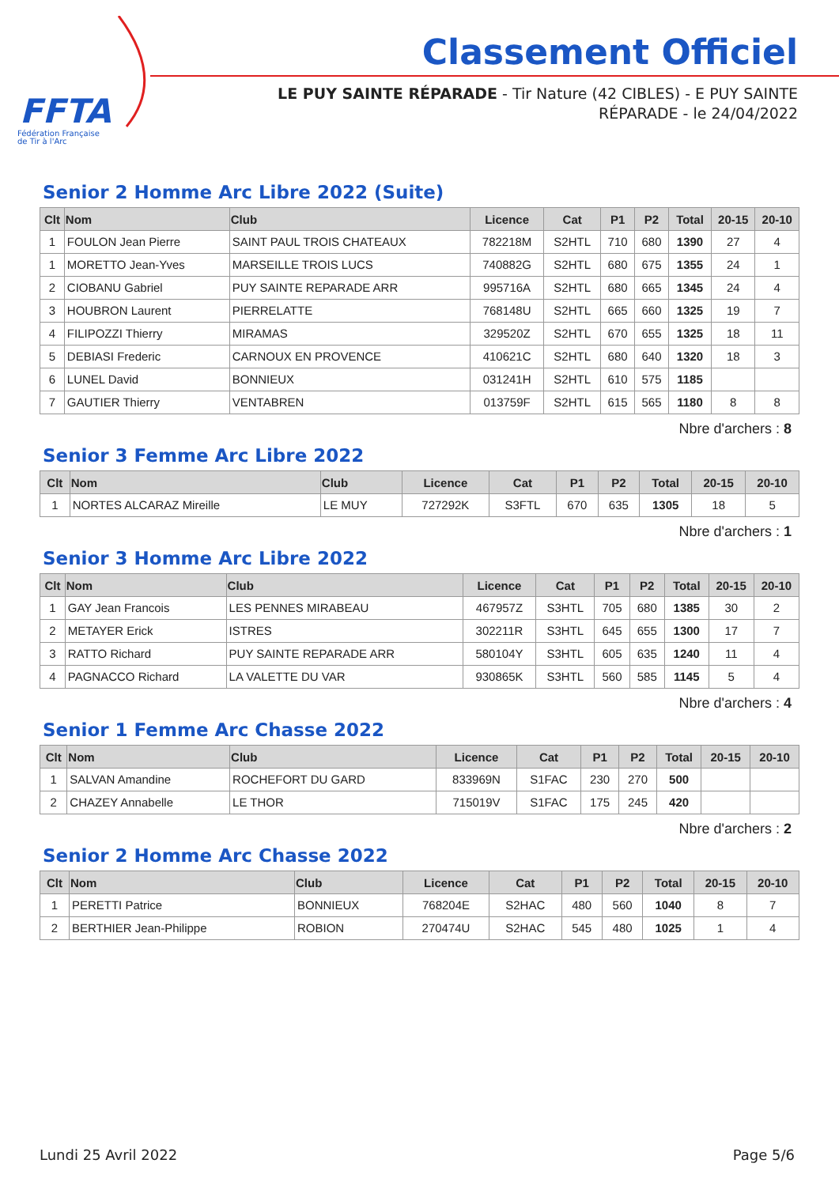FFTA
Fédération Française
de Tir à l'Arc
Classement Officiel
LE PUY SAINTE RÉPARADE - Tir Nature (42 CIBLES) - E PUY SAINTE RÉPARADE - le 24/04/2022
Senior 2 Homme Arc Libre 2022 (Suite)
| Clt | Nom | Club | Licence | Cat | P1 | P2 | Total | 20-15 | 20-10 |
| --- | --- | --- | --- | --- | --- | --- | --- | --- | --- |
| 1 | FOULON Jean Pierre | SAINT PAUL TROIS CHATEAUX | 782218M | S2HTL | 710 | 680 | 1390 | 27 | 4 |
| 1 | MORETTO Jean-Yves | MARSEILLE TROIS LUCS | 740882G | S2HTL | 680 | 675 | 1355 | 24 | 1 |
| 2 | CIOBANU Gabriel | PUY SAINTE REPARADE ARR | 995716A | S2HTL | 680 | 665 | 1345 | 24 | 4 |
| 3 | HOUBRON Laurent | PIERRELATTE | 768148U | S2HTL | 665 | 660 | 1325 | 19 | 7 |
| 4 | FILIPOZZI Thierry | MIRAMAS | 329520Z | S2HTL | 670 | 655 | 1325 | 18 | 11 |
| 5 | DEBIASI Frederic | CARNOUX EN PROVENCE | 410621C | S2HTL | 680 | 640 | 1320 | 18 | 3 |
| 6 | LUNEL David | BONNIEUX | 031241H | S2HTL | 610 | 575 | 1185 | | |
| 7 | GAUTIER Thierry | VENTABREN | 013759F | S2HTL | 615 | 565 | 1180 | 8 | 8 |
Nbre d'archers : 8
Senior 3 Femme Arc Libre 2022
| Clt | Nom | Club | Licence | Cat | P1 | P2 | Total | 20-15 | 20-10 |
| --- | --- | --- | --- | --- | --- | --- | --- | --- | --- |
| 1 | NORTES ALCARAZ Mireille | LE MUY | 727292K | S3FTL | 670 | 635 | 1305 | 18 | 5 |
Nbre d'archers : 1
Senior 3 Homme Arc Libre 2022
| Clt | Nom | Club | Licence | Cat | P1 | P2 | Total | 20-15 | 20-10 |
| --- | --- | --- | --- | --- | --- | --- | --- | --- | --- |
| 1 | GAY Jean Francois | LES PENNES MIRABEAU | 467957Z | S3HTL | 705 | 680 | 1385 | 30 | 2 |
| 2 | METAYER Erick | ISTRES | 302211R | S3HTL | 645 | 655 | 1300 | 17 | 7 |
| 3 | RATTO Richard | PUY SAINTE REPARADE ARR | 580104Y | S3HTL | 605 | 635 | 1240 | 11 | 4 |
| 4 | PAGNACCO Richard | LA VALETTE DU VAR | 930865K | S3HTL | 560 | 585 | 1145 | 5 | 4 |
Nbre d'archers : 4
Senior 1 Femme Arc Chasse 2022
| Clt | Nom | Club | Licence | Cat | P1 | P2 | Total | 20-15 | 20-10 |
| --- | --- | --- | --- | --- | --- | --- | --- | --- | --- |
| 1 | SALVAN Amandine | ROCHEFORT DU GARD | 833969N | S1FAC | 230 | 270 | 500 | | |
| 2 | CHAZEY Annabelle | LE THOR | 715019V | S1FAC | 175 | 245 | 420 | | |
Nbre d'archers : 2
Senior 2 Homme Arc Chasse 2022
| Clt | Nom | Club | Licence | Cat | P1 | P2 | Total | 20-15 | 20-10 |
| --- | --- | --- | --- | --- | --- | --- | --- | --- | --- |
| 1 | PERETTI Patrice | BONNIEUX | 768204E | S2HAC | 480 | 560 | 1040 | 8 | 7 |
| 2 | BERTHIER Jean-Philippe | ROBION | 270474U | S2HAC | 545 | 480 | 1025 | 1 | 4 |
Lundi 25 Avril 2022 Page 5/6